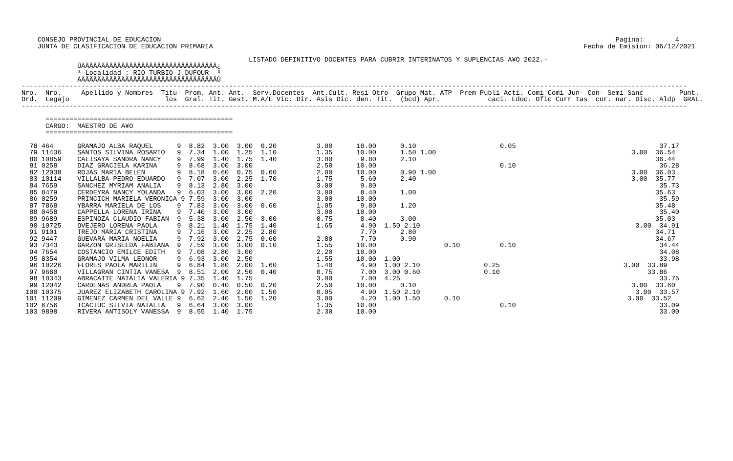CONSEJO PROVINCIAL DE EDUCACION                                                                                                                  Pagina:        4
    JUNTA DE CLASIFICACION DE EDUCACION PRIMARIA                                                                                             Fecha de Emision: 06/12/2021

                                                         LISTADO DEFINITIVO DOCENTES PARA CUBRIR INTERINATOS Y SUPLENCIAS A¥O 2022.-
              ÚÄÄÄÄÄÄÄÄÄÄÄÄÄÄÄÄÄÄÄÄÄÄÄÄÄÄÄÄÄÄÄÄÄÄ¿
              ³ Localidad : RIO TURBIO-J.DUFOUR  ³
              ÀÄÄÄÄÄÄÄÄÄÄÄÄÄÄÄÄÄÄÄÄÄÄÄÄÄÄÄÄÄÄÄÄÄÄÙ
-----------------------------------------------------------------------------------------------------------------------------------------------------------------------
Nro.  Nro.     Apellido y Nombres  Titu- Prom. Ant. Ant.  Serv.Docentes  Ant.Cult. Resi Otro  Grupo Mat. ATP  Prem Publi Acti. Comi Comi Jun- Con- Semi Sanc         Punt.
Ord.  Legajo                        los  Gral. Tit. Gest. M.A/E Vic. Dir. Asis Dic. den. Tit.  (bcd) Apr.            caci. Educ. Ofic Curr tas  cur. nar. Disc. Aldp  GRAL.
-----------------------------------------------------------------------------------------------------------------------------------------------------------------------

      ===============================================
      CARGO:  MAESTRO DE A¥O
      ===============================================

  78 464      GRAMAJO ALBA RAQUEL      9  8.82  3.00  3.00  0.20          3.00      10.00      0.10                     0.05                                    37.17
  79 11436    SANTOS SILVINA ROSARIO   9  7.34  1.00  1.25  1.10          1.35      10.00      1.50 1.00                                                 3.00  36.54
  80 10859    CALISAYA SANDRA NANCY    9  7.99  1.40  1.75  1.40          3.00       9.80      2.10                                                            36.44
  81 0258     DIAZ GRACIELA KARINA     9  8.68  3.00  3.00                2.50      10.00                               0.10                                    36.28
  82 12038    ROJAS MARIA BELEN        9  8.18  0.60  0.75  0.60          2.00      10.00      0.90 1.00                                                 3.00  36.03
  83 10114    VILLALBA PEDRO EDUARDO   9  7.07  3.00  2.25  1.70          1.75       5.60      2.40                                                      3.00  35.77
  84 7659     SANCHEZ MYRIAM ANALIA    9  8.13  2.80  3.00                3.00       9.80                                                                       35.73
  85 8479     CERDEYRA NANCY YOLANDA   9  6.03  3.00  3.00  2.20          3.00       8.40      1.00                                                            35.63
  86 0259     PRINCICH MARIELA VERONICA 9 7.59  3.00  3.00                3.00      10.00                                                                       35.59
  87 7868     YBARRA MARIELA DE LOS    9  7.83  3.00  3.00  0.60          1.05       9.80      1.20                                                            35.48
  88 0458     CAPPELLA LORENA IRINA    9  7.40  3.00  3.00                3.00      10.00                                                                       35.40
  89 9689     ESPINOZA CLAUDIO FABIAN  9  5.38  3.00  2.50  3.00          0.75       8.40      3.00                                                            35.03
  90 10725    OVEJERO LORENA PAOLA     9  8.21  1.40  1.75  1.40          1.65       4.90  1.50 2.10                                                      3.00  34.91
  91 9101     TREJO MARIA CRISTINA     9  7.16  3.00  2.25  2.80                     7.70      2.80                                                            34.71
  92 9447     GUEVARA MARIA NOELIA     9  7.92  3.00  2.75  0.60          2.80       7.70      0.90                                                            34.67
  93 7343     GARZON GRISELDA FABIANA  9  7.59  3.00  3.00  0.10          1.55      10.00                 0.10          0.10                                    34.44
  94 7654     COSTANCIO EMILCE EDITH   9  7.08  2.80  3.00                2.20      10.00                                                                       34.08
  95 8354     GRAMAJO VILMA LEONOR     9  6.93  3.00  2.50                1.55      10.00  1.00                                                                 33.98
  96 10226    FLORES PAOLA MARILIN     9  6.84  1.80  2.00  1.60          1.40       4.90  1.00 2.10                0.25                               3.00  33.89
  97 9680     VILLAGRAN CINTIA VANESA  9  8.51  2.00  2.50  0.40          0.75       7.00  3.00 0.60                0.10                                     33.86
  98 10343    ABRACAITE NATALIA VALERIA 9 7.35  1.40  1.75                3.00       7.00  4.25                                                                 33.75
  99 12042    CARDENAS ANDREA PAOLA    9  7.90  0.40  0.50  0.20          2.50      10.00      0.10                                                      3.00  33.60
 100 10375    JUAREZ ELIZABETH CAROLINA 9 7.92  1.60  2.00  1.50          0.05       4.90  1.50 2.10                                                      3.00  33.57
 101 11209    GIMENEZ CARMEN DEL VALLE 9  6.62  2.40  1.50  1.20          3.00       4.20  1.00 1.50      0.10                                          3.00  33.52
 102 6756     TCACIUC SILVIA NATALIA   9  6.64  3.00  3.00                1.35      10.00                               0.10                                    33.09
 103 9898     RIVERA ANTISOLY VANESSA  9  8.55  1.40  1.75                2.30      10.00                                                                       33.00